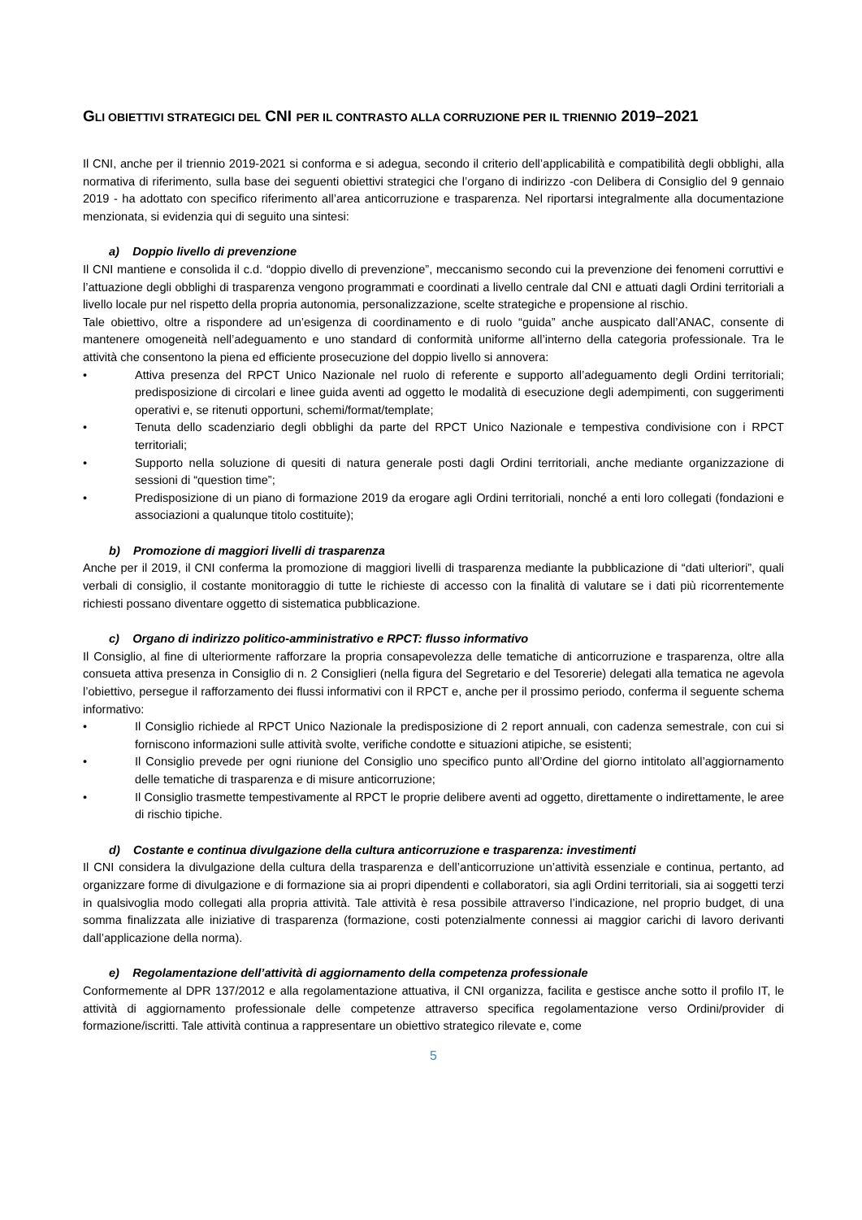GLI OBIETTIVI STRATEGICI DEL CNI PER IL CONTRASTO ALLA CORRUZIONE PER IL TRIENNIO 2019–2021
Il CNI, anche per il triennio 2019-2021 si conforma e si adegua, secondo il criterio dell’applicabilità e compatibilità degli obblighi, alla normativa di riferimento, sulla base dei seguenti obiettivi strategici che l’organo di indirizzo -con Delibera di Consiglio del 9 gennaio 2019 - ha adottato con specifico riferimento all’area anticorruzione e trasparenza. Nel riportarsi integralmente alla documentazione menzionata, si evidenzia qui di seguito una sintesi:
a) Doppio livello di prevenzione
Il CNI mantiene e consolida il c.d. “doppio divello di prevenzione”, meccanismo secondo cui la prevenzione dei fenomeni corruttivi e l’attuazione degli obblighi di trasparenza vengono programmati e coordinati a livello centrale dal CNI e attuati dagli Ordini territoriali a livello locale pur nel rispetto della propria autonomia, personalizzazione, scelte strategiche e propensione al rischio.
Tale obiettivo, oltre a rispondere ad un’esigenza di coordinamento e di ruolo “guida” anche auspicato dall’ANAC, consente di mantenere omogeneità nell’adeguamento e uno standard di conformità uniforme all’interno della categoria professionale. Tra le attività che consentono la piena ed efficiente prosecuzione del doppio livello si annovera:
• Attiva presenza del RPCT Unico Nazionale nel ruolo di referente e supporto all’adeguamento degli Ordini territoriali; predisposizione di circolari e linee guida aventi ad oggetto le modalità di esecuzione degli adempimenti, con suggerimenti operativi e, se ritenuti opportuni, schemi/format/template;
• Tenuta dello scadenziario degli obblighi da parte del RPCT Unico Nazionale e tempestiva condivisione con i RPCT territoriali;
• Supporto nella soluzione di quesiti di natura generale posti dagli Ordini territoriali, anche mediante organizzazione di sessioni di “question time”;
• Predisposizione di un piano di formazione 2019 da erogare agli Ordini territoriali, nonché a enti loro collegati (fondazioni e associazioni a qualunque titolo costituite);
b) Promozione di maggiori livelli di trasparenza
Anche per il 2019, il CNI conferma la promozione di maggiori livelli di trasparenza mediante la pubblicazione di “dati ulteriori”, quali verbali di consiglio, il costante monitoraggio di tutte le richieste di accesso con la finalità di valutare se i dati più ricorrentemente richiesti possano diventare oggetto di sistematica pubblicazione.
c) Organo di indirizzo politico-amministrativo e RPCT: flusso informativo
Il Consiglio, al fine di ulteriormente rafforzare la propria consapevolezza delle tematiche di anticorruzione e trasparenza, oltre alla consueta attiva presenza in Consiglio di n. 2 Consiglieri (nella figura del Segretario e del Tesorerie) delegati alla tematica ne agevola l’obiettivo, persegue il rafforzamento dei flussi informativi con il RPCT e, anche per il prossimo periodo, conferma il seguente schema informativo:
• Il Consiglio richiede al RPCT Unico Nazionale la predisposizione di 2 report annuali, con cadenza semestrale, con cui si forniscono informazioni sulle attività svolte, verifiche condotte e situazioni atipiche, se esistenti;
• Il Consiglio prevede per ogni riunione del Consiglio uno specifico punto all’Ordine del giorno intitolato all’aggiornamento delle tematiche di trasparenza e di misure anticorruzione;
• Il Consiglio trasmette tempestivamente al RPCT le proprie delibere aventi ad oggetto, direttamente o indirettamente, le aree di rischio tipiche.
d) Costante e continua divulgazione della cultura anticorruzione e trasparenza: investimenti
Il CNI considera la divulgazione della cultura della trasparenza e dell’anticorruzione un’attività essenziale e continua, pertanto, ad organizzare forme di divulgazione e di formazione sia ai propri dipendenti e collaboratori, sia agli Ordini territoriali, sia ai soggetti terzi in qualsivoglia modo collegati alla propria attività. Tale attività è resa possibile attraverso l’indicazione, nel proprio budget, di una somma finalizzata alle iniziative di trasparenza (formazione, costi potenzialmente connessi ai maggior carichi di lavoro derivanti dall’applicazione della norma).
e) Regolamentazione dell’attività di aggiornamento della competenza professionale
Conformemente al DPR 137/2012 e alla regolamentazione attuativa, il CNI organizza, facilita e gestisce anche sotto il profilo IT, le attività di aggiornamento professionale delle competenze attraverso specifica regolamentazione verso Ordini/provider di formazione/iscritti. Tale attività continua a rappresentare un obiettivo strategico rilevate e, come
5